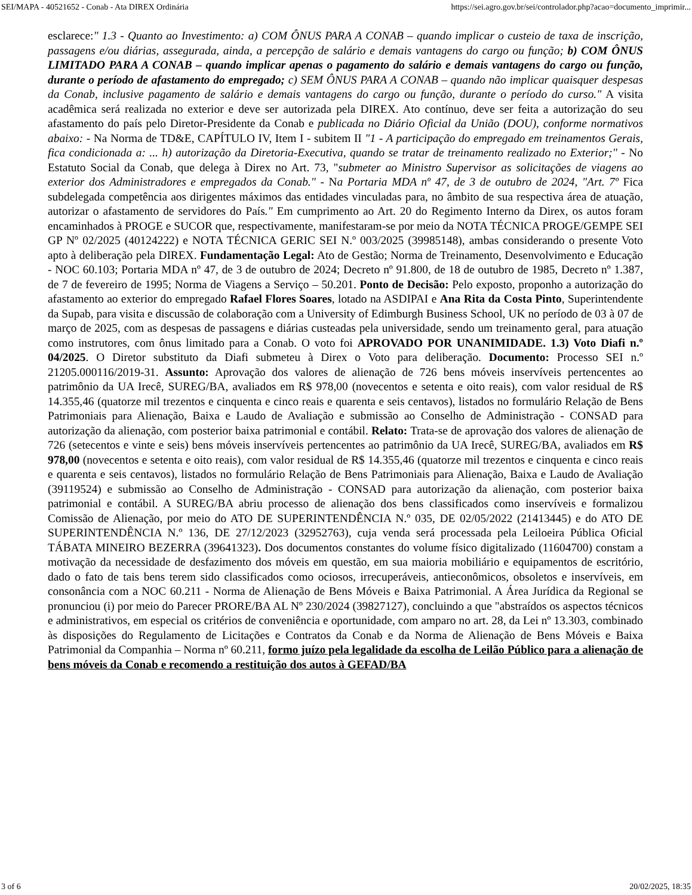SEI/MAPA - 40521652 - Conab - Ata DIREX Ordinária https://sei.agro.gov.br/sei/controlador.php?acao=documento_imprimir...
esclarece:" 1.3 - Quanto ao Investimento: a) COM ÔNUS PARA A CONAB – quando implicar o custeio de taxa de inscrição, passagens e/ou diárias, assegurada, ainda, a percepção de salário e demais vantagens do cargo ou função; b) COM ÔNUS LIMITADO PARA A CONAB – quando implicar apenas o pagamento do salário e demais vantagens do cargo ou função, durante o período de afastamento do empregado; c) SEM ÔNUS PARA A CONAB – quando não implicar quaisquer despesas da Conab, inclusive pagamento de salário e demais vantagens do cargo ou função, durante o período do curso." A visita acadêmica será realizada no exterior e deve ser autorizada pela DIREX. Ato contínuo, deve ser feita a autorização do seu afastamento do país pelo Diretor-Presidente da Conab e publicada no Diário Oficial da União (DOU), conforme normativos abaixo: - Na Norma de TD&E, CAPÍTULO IV, Item I - subitem II "1 - A participação do empregado em treinamentos Gerais, fica condicionada a: ... h) autorização da Diretoria-Executiva, quando se tratar de treinamento realizado no Exterior;" - No Estatuto Social da Conab, que delega à Direx no Art. 73, "submeter ao Ministro Supervisor as solicitações de viagens ao exterior dos Administradores e empregados da Conab." - Na Portaria MDA nº 47, de 3 de outubro de 2024, "Art. 7º Fica subdelegada competência aos dirigentes máximos das entidades vinculadas para, no âmbito de sua respectiva área de atuação, autorizar o afastamento de servidores do País." Em cumprimento ao Art. 20 do Regimento Interno da Direx, os autos foram encaminhados à PROGE e SUCOR que, respectivamente, manifestaram-se por meio da NOTA TÉCNICA PROGE/GEMPE SEI GP Nº 02/2025 (40124222) e NOTA TÉCNICA GERIC SEI N.º 003/2025 (39985148), ambas considerando o presente Voto apto à deliberação pela DIREX. Fundamentação Legal: Ato de Gestão; Norma de Treinamento, Desenvolvimento e Educação - NOC 60.103; Portaria MDA nº 47, de 3 de outubro de 2024; Decreto nº 91.800, de 18 de outubro de 1985, Decreto nº 1.387, de 7 de fevereiro de 1995; Norma de Viagens a Serviço – 50.201. Ponto de Decisão: Pelo exposto, proponho a autorização do afastamento ao exterior do empregado Rafael Flores Soares, lotado na ASDIPAI e Ana Rita da Costa Pinto, Superintendente da Supab, para visita e discussão de colaboração com a University of Edimburgh Business School, UK no período de 03 à 07 de março de 2025, com as despesas de passagens e diárias custeadas pela universidade, sendo um treinamento geral, para atuação como instrutores, com ônus limitado para a Conab. O voto foi APROVADO POR UNANIMIDADE. 1.3) Voto Diafi n.º 04/2025. O Diretor substituto da Diafi submeteu à Direx o Voto para deliberação. Documento: Processo SEI n.º 21205.000116/2019-31. Assunto: Aprovação dos valores de alienação de 726 bens móveis inservíveis pertencentes ao patrimônio da UA Irecê, SUREG/BA, avaliados em R$ 978,00 (novecentos e setenta e oito reais), com valor residual de R$ 14.355,46 (quatorze mil trezentos e cinquenta e cinco reais e quarenta e seis centavos), listados no formulário Relação de Bens Patrimoniais para Alienação, Baixa e Laudo de Avaliação e submissão ao Conselho de Administração - CONSAD para autorização da alienação, com posterior baixa patrimonial e contábil. Relato: Trata-se de aprovação dos valores de alienação de 726 (setecentos e vinte e seis) bens móveis inservíveis pertencentes ao patrimônio da UA Irecê, SUREG/BA, avaliados em R$ 978,00 (novecentos e setenta e oito reais), com valor residual de R$ 14.355,46 (quatorze mil trezentos e cinquenta e cinco reais e quarenta e seis centavos), listados no formulário Relação de Bens Patrimoniais para Alienação, Baixa e Laudo de Avaliação (39119524) e submissão ao Conselho de Administração - CONSAD para autorização da alienação, com posterior baixa patrimonial e contábil. A SUREG/BA abriu processo de alienação dos bens classificados como inservíveis e formalizou Comissão de Alienação, por meio do ATO DE SUPERINTENDÊNCIA N.º 035, DE 02/05/2022 (21413445) e do ATO DE SUPERINTENDÊNCIA N.º 136, DE 27/12/2023 (32952763), cuja venda será processada pela Leiloeira Pública Oficial TÁBATA MINEIRO BEZERRA (39641323). Dos documentos constantes do volume físico digitalizado (11604700) constam a motivação da necessidade de desfazimento dos móveis em questão, em sua maioria mobiliário e equipamentos de escritório, dado o fato de tais bens terem sido classificados como ociosos, irrecuperáveis, antieconômicos, obsoletos e inservíveis, em consonância com a NOC 60.211 - Norma de Alienação de Bens Móveis e Baixa Patrimonial. A Área Jurídica da Regional se pronunciou (i) por meio do Parecer PRORE/BA AL Nº 230/2024 (39827127), concluindo a que "abstraídos os aspectos técnicos e administrativos, em especial os critérios de conveniência e oportunidade, com amparo no art. 28, da Lei nº 13.303, combinado às disposições do Regulamento de Licitações e Contratos da Conab e da Norma de Alienação de Bens Móveis e Baixa Patrimonial da Companhia – Norma nº 60.211, formo juízo pela legalidade da escolha de Leilão Público para a alienação de bens móveis da Conab e recomendo a restituição dos autos à GEFAD/BA
3 of 6 20/02/2025, 18:35